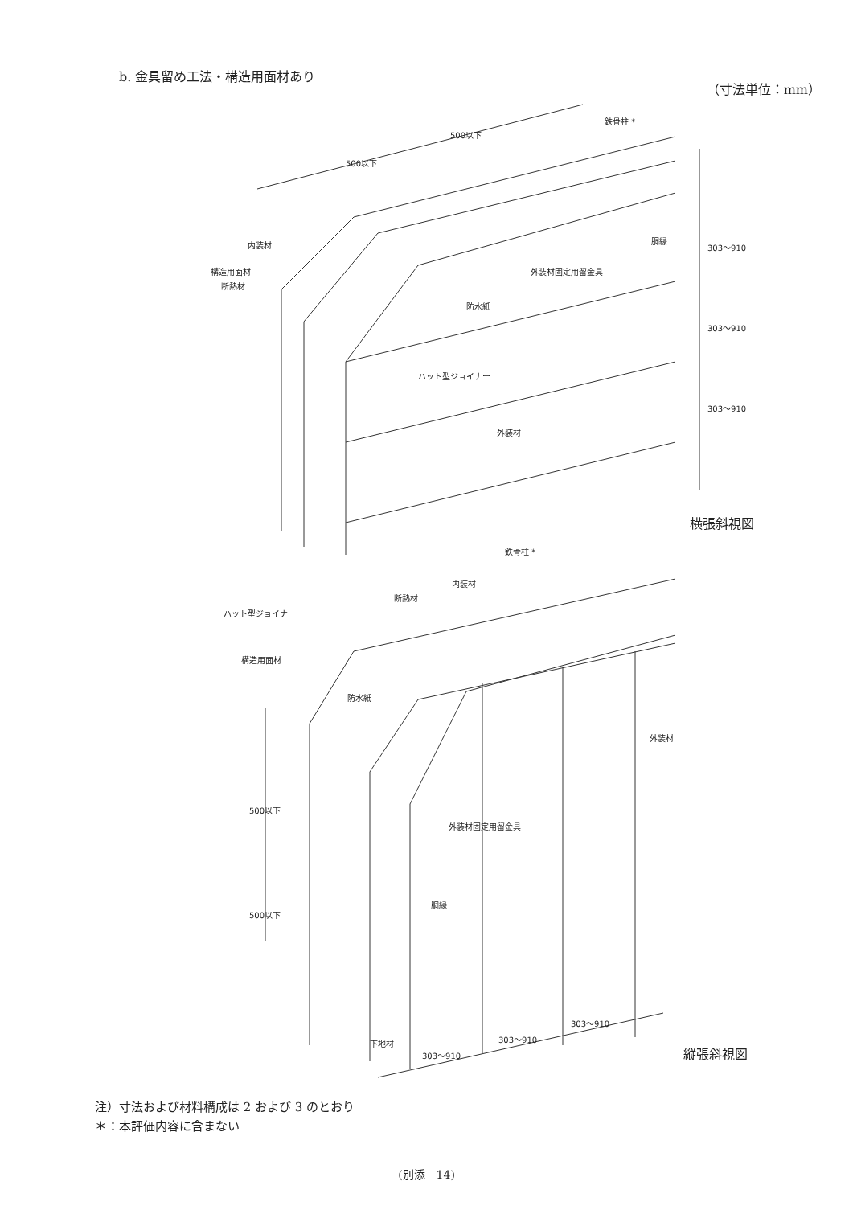b. 金具留め工法・構造用面材あり
（寸法単位：mm）
500以下
500以下
鉄骨柱 *
内装材
構造用面材
断熱材
胴縁
外装材固定用留金具
防水紙
ハット型ジョイナー
外装材
303〜910
303〜910
303〜910
横張斜視図
鉄骨柱 *
内装材
断熱材
ハット型ジョイナー
構造用面材
防水紙
外装材
500以下
500以下
外装材固定用留金具
胴縁
下地材
303〜910
303〜910
303〜910
縦張斜視図
注）寸法および材料構成は 2 および 3 のとおり
＊：本評価内容に含まない
(別添－14)